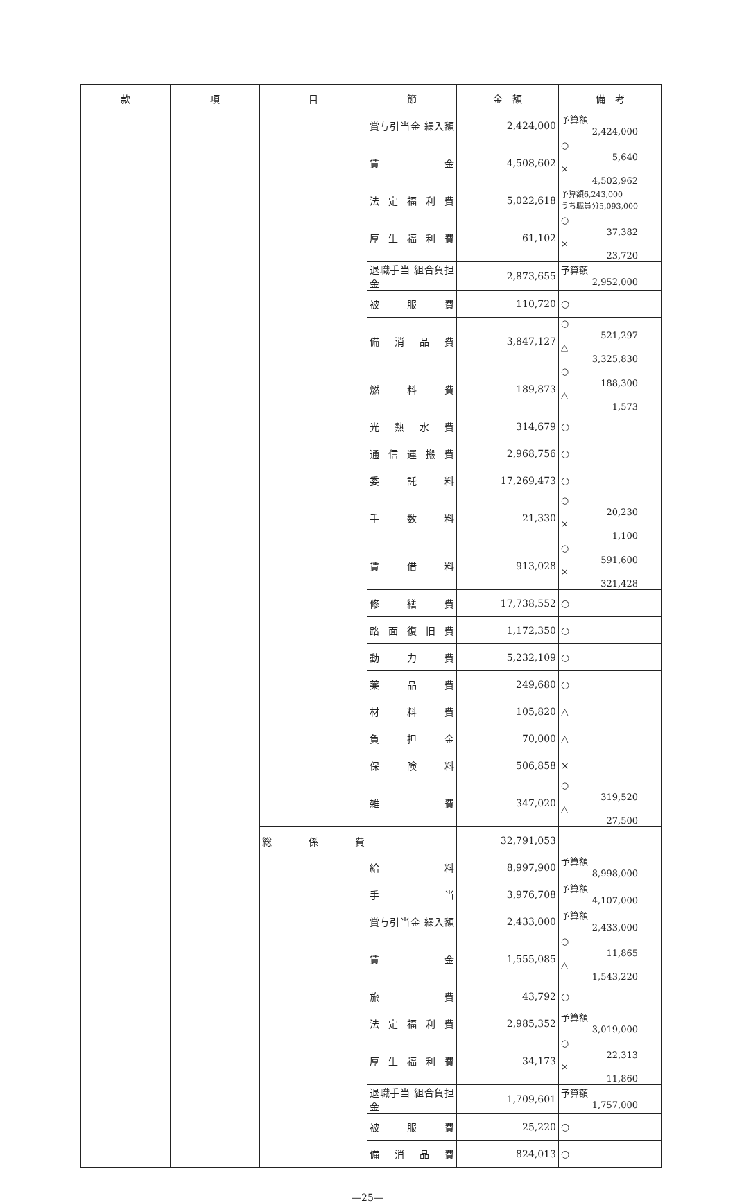| 款 | 項 | 目 | 節 | 金 額 | 備 考 |
| --- | --- | --- | --- | --- | --- |
| | | | 賞与引当金 繰入額 | 2,424,000 | 予算額 2,424,000 |
| | | | 賃 金 | 4,508,602 | ○ 5,640 × 4,502,962 |
| | | | 法定福利費 | 5,022,618 | 予算額6,243,000 うち職員分5,093,000 |
| | | | 厚生福利費 | 61,102 | ○ 37,382 × 23,720 |
| | | | 退職手当 組合負担金 | 2,873,655 | 予算額 2,952,000 |
| | | | 被服費 | 110,720 | ○ |
| | | | 備消品費 | 3,847,127 | ○ 521,297 △ 3,325,830 |
| | | | 燃料費 | 189,873 | ○ 188,300 △ 1,573 |
| | | | 光熱水費 | 314,679 | ○ |
| | | | 通信運搬費 | 2,968,756 | ○ |
| | | | 委託料 | 17,269,473 | ○ |
| | | | 手数料 | 21,330 | ○ 20,230 × 1,100 |
| | | | 賃借料 | 913,028 | ○ 591,600 × 321,428 |
| | | | 修繕費 | 17,738,552 | ○ |
| | | | 路面復旧費 | 1,172,350 | ○ |
| | | | 動力費 | 5,232,109 | ○ |
| | | | 薬品費 | 249,680 | ○ |
| | | | 材料費 | 105,820 | △ |
| | | | 負担金 | 70,000 | △ |
| | | | 保険料 | 506,858 | × |
| | | | 雑 費 | 347,020 | ○ 319,520 △ 27,500 |
| | | 総係費 | | 32,791,053 | |
| | | | 給 料 | 8,997,900 | 予算額 8,998,000 |
| | | | 手 当 | 3,976,708 | 予算額 4,107,000 |
| | | | 賞与引当金 繰入額 | 2,433,000 | 予算額 2,433,000 |
| | | | 賃 金 | 1,555,085 | ○ 11,865 △ 1,543,220 |
| | | | 旅 費 | 43,792 | ○ |
| | | | 法定福利費 | 2,985,352 | 予算額 3,019,000 |
| | | | 厚生福利費 | 34,173 | ○ 22,313 × 11,860 |
| | | | 退職手当 組合負担金 | 1,709,601 | 予算額 1,757,000 |
| | | | 被服費 | 25,220 | ○ |
| | | | 備消品費 | 824,013 | ○ |
—25—